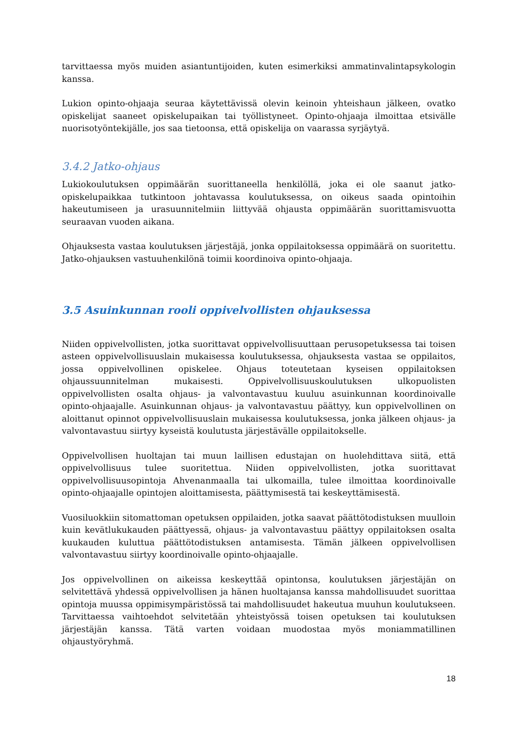tarvittaessa myös muiden asiantuntijoiden, kuten esimerkiksi ammatinvalintapsykologin kanssa.
Lukion opinto-ohjaaja seuraa käytettävissä olevin keinoin yhteishaun jälkeen, ovatko opiskelijat saaneet opiskelupaikan tai työllistyneet. Opinto-ohjaaja ilmoittaa etsivälle nuorisotyöntekijälle, jos saa tietoonsa, että opiskelija on vaarassa syrjäytyä.
3.4.2 Jatko-ohjaus
Lukiokoulutuksen oppimäärän suorittaneella henkilöllä, joka ei ole saanut jatko-opiskelupaikkaa tutkintoon johtavassa koulutuksessa, on oikeus saada opintoihin hakeutumiseen ja urasuunnitelmiin liittyvää ohjausta oppimäärän suorittamisvuotta seuraavan vuoden aikana.
Ohjauksesta vastaa koulutuksen järjestäjä, jonka oppilaitoksessa oppimäärä on suoritettu. Jatko-ohjauksen vastuuhenkilönä toimii koordinoiva opinto-ohjaaja.
3.5 Asuinkunnan rooli oppivelvollisten ohjauksessa
Niiden oppivelvollisten, jotka suorittavat oppivelvollisuuttaan perusopetuksessa tai toisen asteen oppivelvollisuuslain mukaisessa koulutuksessa, ohjauksesta vastaa se oppilaitos, jossa oppivelvollinen opiskelee. Ohjaus toteutetaan kyseisen oppilaitoksen ohjaussuunnitelman mukaisesti. Oppivelvollisuuskoulutuksen ulkopuolisten oppivelvollisten osalta ohjaus- ja valvontavastuu kuuluu asuinkunnan koordinoivalle opinto-ohjaajalle. Asuinkunnan ohjaus- ja valvontavastuu päättyy, kun oppivelvollinen on aloittanut opinnot oppivelvollisuuslain mukaisessa koulutuksessa, jonka jälkeen ohjaus- ja valvontavastuu siirtyy kyseistä koulutusta järjestävälle oppilaitokselle.
Oppivelvollisen huoltajan tai muun laillisen edustajan on huolehdittava siitä, että oppivelvollisuus tulee suoritettua. Niiden oppivelvollisten, jotka suorittavat oppivelvollisuusopintoja Ahvenanmaalla tai ulkomailla, tulee ilmoittaa koordinoivalle opinto-ohjaajalle opintojen aloittamisesta, päättymisestä tai keskeyttämisestä.
Vuosiluokkiin sitomattoman opetuksen oppilaiden, jotka saavat päättötodistuksen muulloin kuin kevätlukukauden päättyessä, ohjaus- ja valvontavastuu päättyy oppilaitoksen osalta kuukauden kuluttua päättötodistuksen antamisesta. Tämän jälkeen oppivelvollisen valvontavastuu siirtyy koordinoivalle opinto-ohjaajalle.
Jos oppivelvollinen on aikeissa keskeyttää opintonsa, koulutuksen järjestäjän on selvitettävä yhdessä oppivelvollisen ja hänen huoltajansa kanssa mahdollisuudet suorittaa opintoja muussa oppimisympäristössä tai mahdollisuudet hakeutua muuhun koulutukseen. Tarvittaessa vaihtoehdot selvitetään yhteistyössä toisen opetuksen tai koulutuksen järjestäjän kanssa. Tätä varten voidaan muodostaa myös moniammatillinen ohjaustyöryhmä.
18